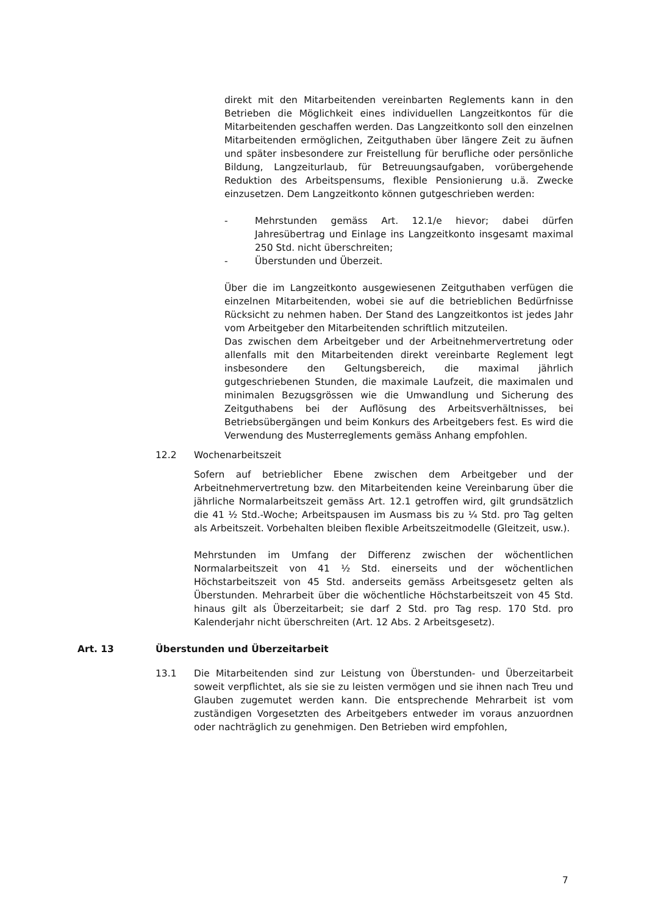direkt mit den Mitarbeitenden vereinbarten Reglements kann in den Betrieben die Möglichkeit eines individuellen Langzeitkontos für die Mitarbeitenden geschaffen werden. Das Langzeitkonto soll den einzelnen Mitarbeitenden ermöglichen, Zeitguthaben über längere Zeit zu äufnen und später insbesondere zur Freistellung für berufliche oder persönliche Bildung, Langzeiturlaub, für Betreuungsaufgaben, vorübergehende Reduktion des Arbeitspensums, flexible Pensionierung u.ä. Zwecke einzusetzen. Dem Langzeitkonto können gutgeschrieben werden:
- Mehrstunden gemäss Art. 12.1/e hievor; dabei dürfen Jahresübertrag und Einlage ins Langzeitkonto insgesamt maximal 250 Std. nicht überschreiten;
- Überstunden und Überzeit.
Über die im Langzeitkonto ausgewiesenen Zeitguthaben verfügen die einzelnen Mitarbeitenden, wobei sie auf die betrieblichen Bedürfnisse Rücksicht zu nehmen haben. Der Stand des Langzeitkontos ist jedes Jahr vom Arbeitgeber den Mitarbeitenden schriftlich mitzuteilen.
Das zwischen dem Arbeitgeber und der Arbeitnehmervertretung oder allenfalls mit den Mitarbeitenden direkt vereinbarte Reglement legt insbesondere den Geltungsbereich, die maximal jährlich gutgeschriebenen Stunden, die maximale Laufzeit, die maximalen und minimalen Bezugsgrössen wie die Umwandlung und Sicherung des Zeitguthabens bei der Auflösung des Arbeitsverhältnisses, bei Betriebsübergängen und beim Konkurs des Arbeitgebers fest. Es wird die Verwendung des Musterreglements gemäss Anhang empfohlen.
12.2 Wochenarbeitszeit
Sofern auf betrieblicher Ebene zwischen dem Arbeitgeber und der Arbeitnehmervertretung bzw. den Mitarbeitenden keine Vereinbarung über die jährliche Normalarbeitszeit gemäss Art. 12.1 getroffen wird, gilt grundsätzlich die 41 ½ Std.-Woche; Arbeitspausen im Ausmass bis zu ¼ Std. pro Tag gelten als Arbeitszeit. Vorbehalten bleiben flexible Arbeitszeitmodelle (Gleitzeit, usw.).
Mehrstunden im Umfang der Differenz zwischen der wöchentlichen Normalarbeitszeit von 41 ½ Std. einerseits und der wöchentlichen Höchstarbeitszeit von 45 Std. anderseits gemäss Arbeitsgesetz gelten als Überstunden. Mehrarbeit über die wöchentliche Höchstarbeitszeit von 45 Std. hinaus gilt als Überzeitarbeit; sie darf 2 Std. pro Tag resp. 170 Std. pro Kalenderjahr nicht überschreiten (Art. 12 Abs. 2 Arbeitsgesetz).
Art. 13 Überstunden und Überzeitarbeit
13.1 Die Mitarbeitenden sind zur Leistung von Überstunden- und Überzeitarbeit soweit verpflichtet, als sie sie zu leisten vermögen und sie ihnen nach Treu und Glauben zugemutet werden kann. Die entsprechende Mehrarbeit ist vom zuständigen Vorgesetzten des Arbeitgebers entweder im voraus anzuordnen oder nachträglich zu genehmigen. Den Betrieben wird empfohlen,
7